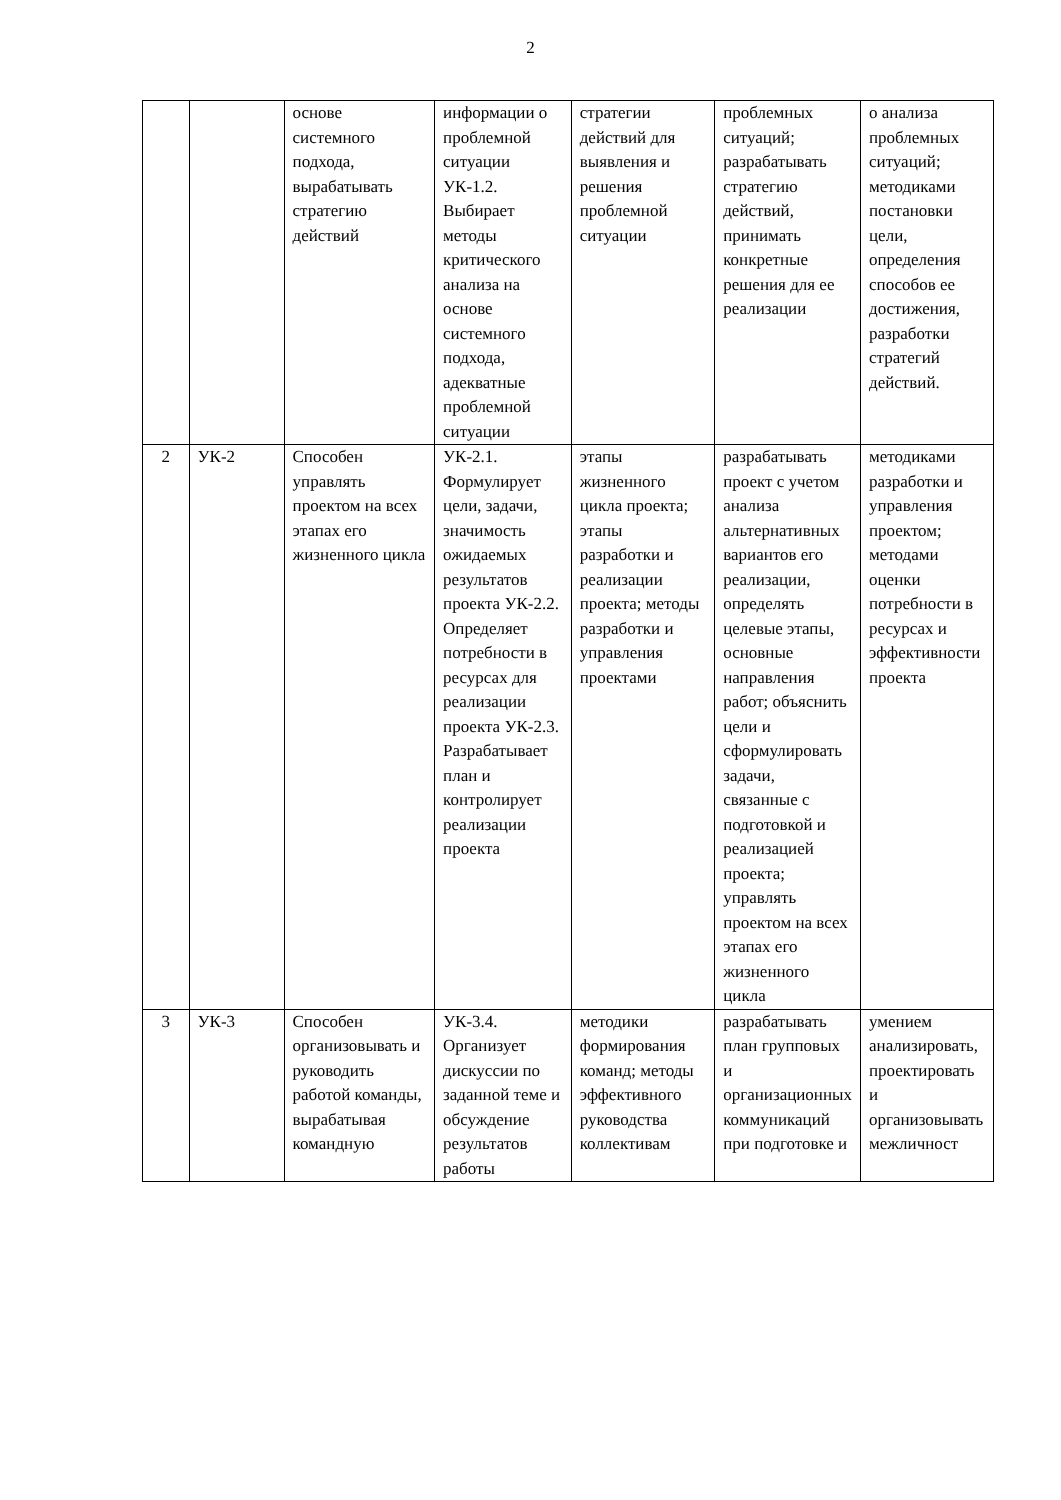2
| | | основе системного подхода, вырабатывать стратегию действий | информации о проблемной ситуации УК-1.2. Выбирает методы критического анализа на основе системного подхода, адекватные проблемной ситуации | стратегии действий для выявления и решения проблемной ситуации | проблемных ситуаций; разрабатывать стратегию действий, принимать конкретные решения для ее реализации | о анализа проблемных ситуаций; методиками постановки цели, определения способов ее достижения, разработки стратегий действий. |
| 2 | УК-2 | Способен управлять проектом на всех этапах его жизненного цикла | УК-2.1. Формулирует цели, задачи, значимость ожидаемых результатов проекта УК-2.2. Определяет потребности в ресурсах для реализации проекта УК-2.3. Разрабатывает план и контролирует реализации проекта | этапы жизненного цикла проекта; этапы разработки и реализации проекта; методы разработки и управления проектами | разрабатывать проект с учетом анализа альтернативных вариантов его реализации, определять целевые этапы, основные направления работ; объяснить цели и сформулировать задачи, связанные с подготовкой и реализацией проекта; управлять проектом на всех этапах его жизненного цикла | методиками разработки и управления проектом; методами оценки потребности в ресурсах и эффективности проекта |
| 3 | УК-3 | Способен организовывать и руководить работой команды, вырабатывая командную | УК-3.4. Организует дискуссии по заданной теме и обсуждение результатов работы | методики формирования команд; методы эффективного руководства коллективам | разрабатывать план групповых и организационных коммуникаций при подготовке и | умением анализировать, проектировать и организовывать межличност |